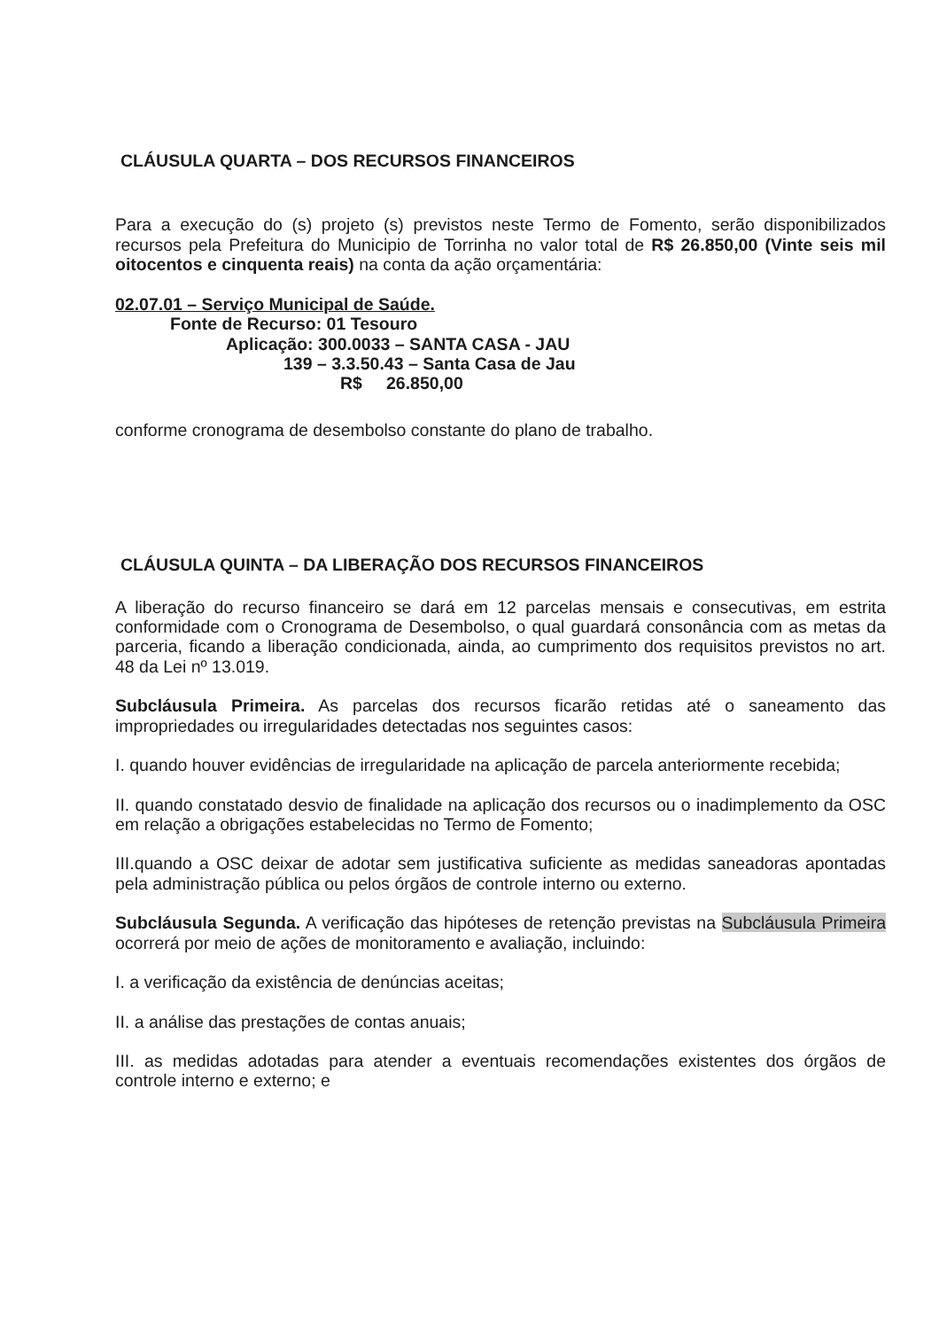CLÁUSULA QUARTA – DOS RECURSOS FINANCEIROS
Para a execução do (s) projeto (s) previstos neste Termo de Fomento, serão disponibilizados recursos pela Prefeitura do Municipio de Torrinha no valor total de R$ 26.850,00 (Vinte seis mil oitocentos e cinquenta reais) na conta da ação orçamentária:
02.07.01 – Serviço Municipal de Saúde.
Fonte de Recurso: 01 Tesouro
Aplicação: 300.0033 – SANTA CASA - JAU
139 – 3.3.50.43 – Santa Casa de Jau
R$ 26.850,00
conforme cronograma de desembolso constante do plano de trabalho.
CLÁUSULA QUINTA – DA LIBERAÇÃO DOS RECURSOS FINANCEIROS
A liberação do recurso financeiro se dará em 12 parcelas mensais e consecutivas, em estrita conformidade com o Cronograma de Desembolso, o qual guardará consonância com as metas da parceria, ficando a liberação condicionada, ainda, ao cumprimento dos requisitos previstos no art. 48 da Lei nº 13.019.
Subcláusula Primeira. As parcelas dos recursos ficarão retidas até o saneamento das impropriedades ou irregularidades detectadas nos seguintes casos:
I. quando houver evidências de irregularidade na aplicação de parcela anteriormente recebida;
II. quando constatado desvio de finalidade na aplicação dos recursos ou o inadimplemento da OSC em relação a obrigações estabelecidas no Termo de Fomento;
III.quando a OSC deixar de adotar sem justificativa suficiente as medidas saneadoras apontadas pela administração pública ou pelos órgãos de controle interno ou externo.
Subcláusula Segunda. A verificação das hipóteses de retenção previstas na Subcláusula Primeira ocorrerá por meio de ações de monitoramento e avaliação, incluindo:
I. a verificação da existência de denúncias aceitas;
II. a análise das prestações de contas anuais;
III. as medidas adotadas para atender a eventuais recomendações existentes dos órgãos de controle interno e externo; e